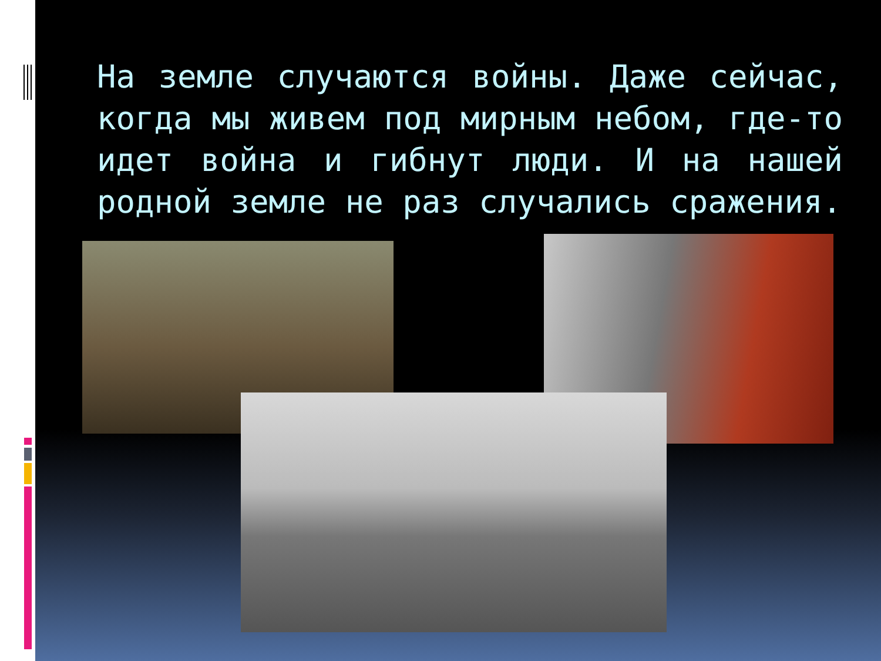На земле случаются войны. Даже сейчас, когда мы живем под мирным небом, где-то идет война и гибнут люди. И на нашей родной земле не раз случались сражения.